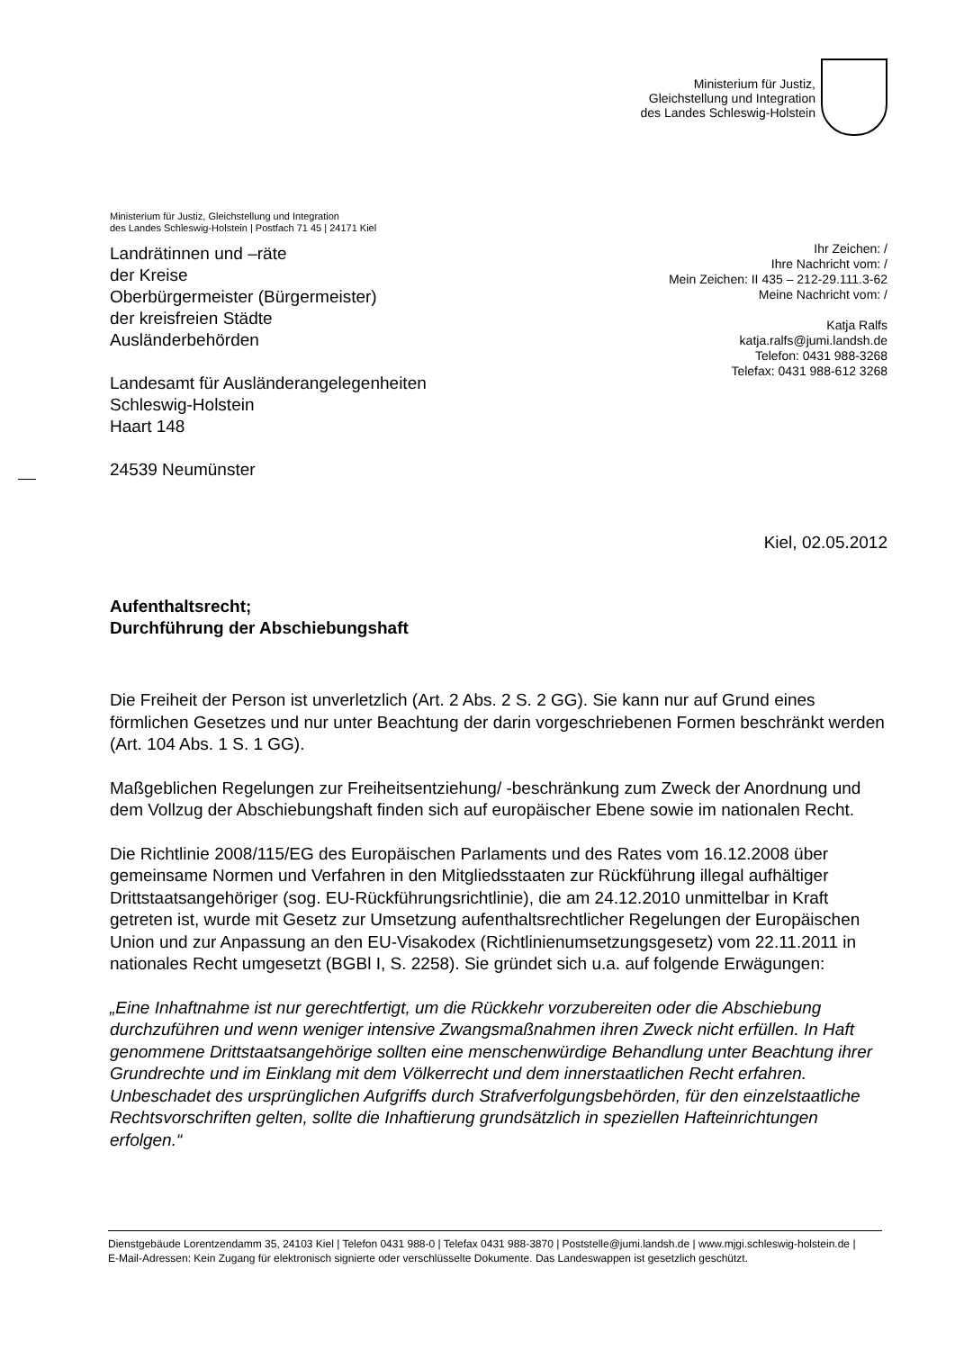Ministerium für Justiz,
Gleichstellung und Integration
des Landes Schleswig-Holstein
Ministerium für Justiz, Gleichstellung und Integration
des Landes Schleswig-Holstein | Postfach 71 45 | 24171 Kiel
Landrätinnen und –räte
der Kreise
Oberbürgermeister (Bürgermeister)
der kreisfreien Städte
Ausländerbehörden
Landesamt für Ausländerangelegenheiten
Schleswig-Holstein
Haart 148
24539 Neumünster
Ihr Zeichen: /
Ihre Nachricht vom: /
Mein Zeichen: II 435 – 212-29.111.3-62
Meine Nachricht vom: /
Katja Ralfs
katja.ralfs@jumi.landsh.de
Telefon: 0431 988-3268
Telefax: 0431 988-612 3268
Kiel, 02.05.2012
Aufenthaltsrecht;
Durchführung der Abschiebungshaft
Die Freiheit der Person ist unverletzlich (Art. 2 Abs. 2 S. 2 GG). Sie kann nur auf Grund eines förmlichen Gesetzes und nur unter Beachtung der darin vorgeschriebenen Formen beschränkt werden (Art. 104 Abs. 1 S. 1 GG).
Maßgeblichen Regelungen zur Freiheitsentziehung/ -beschränkung zum Zweck der Anordnung und dem Vollzug der Abschiebungshaft finden sich auf europäischer Ebene sowie im nationalen Recht.
Die Richtlinie 2008/115/EG des Europäischen Parlaments und des Rates vom 16.12.2008 über gemeinsame Normen und Verfahren in den Mitgliedsstaaten zur Rückführung illegal aufhältiger Drittstaatsangehöriger (sog. EU-Rückführungsrichtlinie), die am 24.12.2010 unmittelbar in Kraft getreten ist, wurde mit Gesetz zur Umsetzung aufenthaltsrechtlicher Regelungen der Europäischen Union und zur Anpassung an den EU-Visakodex (Richtlinienumsetzungsgesetz) vom 22.11.2011 in nationales Recht umgesetzt (BGBl I, S. 2258). Sie gründet sich u.a. auf folgende Erwägungen:
„Eine Inhaftnahme ist nur gerechtfertigt, um die Rückkehr vorzubereiten oder die Abschiebung durchzuführen und wenn weniger intensive Zwangsmaßnahmen ihren Zweck nicht erfüllen. In Haft genommene Drittstaatsangehörige sollten eine menschenwürdige Behandlung unter Beachtung ihrer Grundrechte und im Einklang mit dem Völkerrecht und dem innerstaatlichen Recht erfahren. Unbeschadet des ursprünglichen Aufgriffs durch Strafverfolgungsbehörden, für den einzelstaatliche Rechtsvorschriften gelten, sollte die Inhaftierung grundsätzlich in speziellen Hafteinrichtungen erfolgen.“
Dienstgebäude Lorentzendamm 35, 24103 Kiel | Telefon 0431 988-0 | Telefax 0431 988-3870 | Poststelle@jumi.landsh.de | www.mjgi.schleswig-holstein.de |
E-Mail-Adressen: Kein Zugang für elektronisch signierte oder verschlüsselte Dokumente. Das Landeswappen ist gesetzlich geschützt.